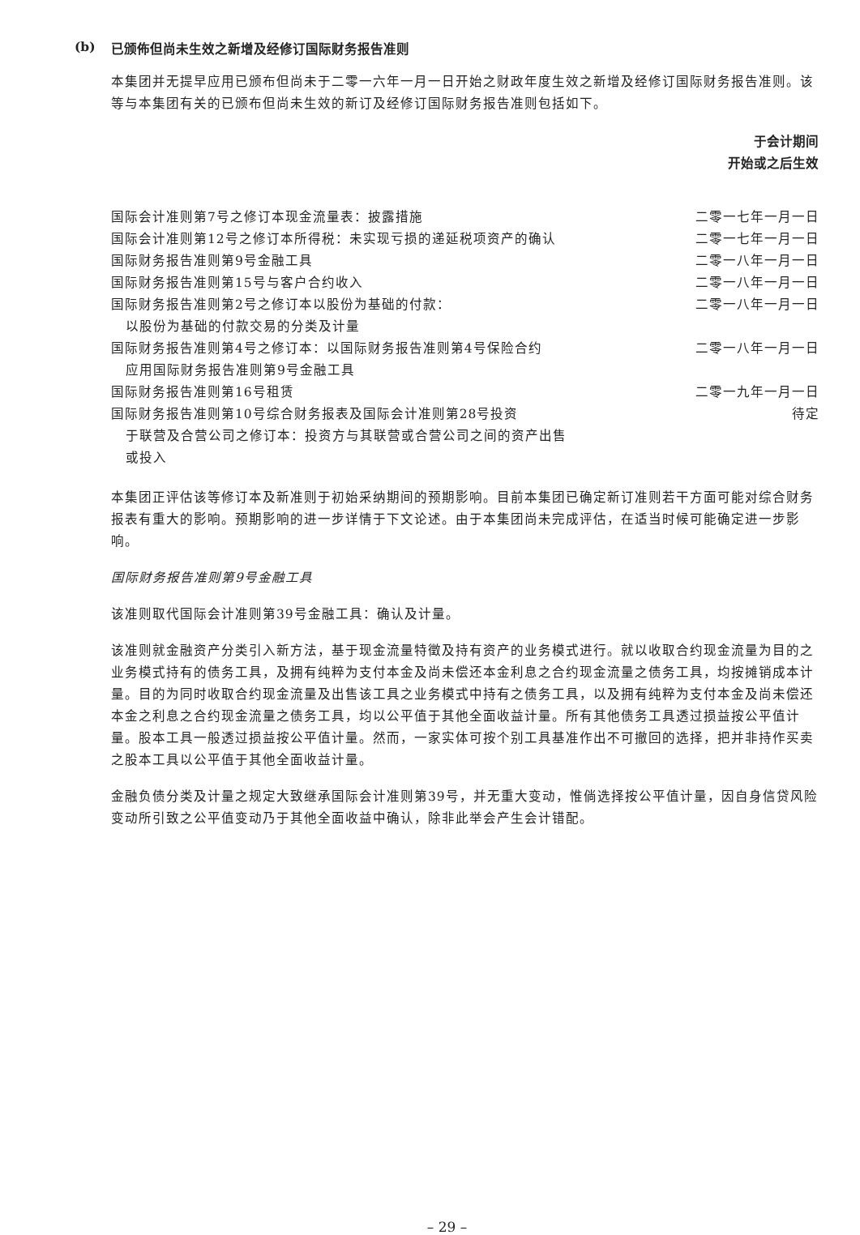(b) 已颁佈但尚未生效之新增及经修订国际财务报告准则
本集团并无提早应用已颁布但尚未于二零一六年一月一日开始之财政年度生效之新增及经修订国际财务报告准则。该等与本集团有关的已颁布但尚未生效的新订及经修订国际财务报告准则包括如下。
| | 于会计期间 开始或之后生效 |
| --- | --- |
| 国际会计准则第7号之修订本现金流量表：披露措施 | 二零一七年一月一日 |
| 国际会计准则第12号之修订本所得税：未实现亏损的递延税项资产的确认 | 二零一七年一月一日 |
| 国际财务报告准则第9号金融工具 | 二零一八年一月一日 |
| 国际财务报告准则第15号与客户合约收入 | 二零一八年一月一日 |
| 国际财务报告准则第2号之修订本以股份为基础的付款： 以股份为基础的付款交易的分类及计量 | 二零一八年一月一日 |
| 国际财务报告准则第4号之修订本：以国际财务报告准则第4号保险合约 应用国际财务报告准则第9号金融工具 | 二零一八年一月一日 |
| 国际财务报告准则第16号租赁 | 二零一九年一月一日 |
| 国际财务报告准则第10号综合财务报表及国际会计准则第28号投资 于联营及合营公司之修订本：投资方与其联营或合营公司之间的资产出售 或投入 | 待定 |
本集团正评估该等修订本及新准则于初始采纳期间的预期影响。目前本集团已确定新订准则若干方面可能对综合财务报表有重大的影响。预期影响的进一步详情于下文论述。由于本集团尚未完成评估，在适当时候可能确定进一步影响。
国际财务报告准则第9号金融工具
该准则取代国际会计准则第39号金融工具：确认及计量。
该准则就金融资产分类引入新方法，基于现金流量特徵及持有资产的业务模式进行。就以收取合约现金流量为目的之业务模式持有的债务工具，及拥有纯粹为支付本金及尚未偿还本金利息之合约现金流量之债务工具，均按摊销成本计量。目的为同时收取合约现金流量及出售该工具之业务模式中持有之债务工具，以及拥有纯粹为支付本金及尚未偿还本金之利息之合约现金流量之债务工具，均以公平值于其他全面收益计量。所有其他债务工具透过损益按公平值计量。股本工具一般透过损益按公平值计量。然而，一家实体可按个别工具基准作出不可撤回的选择，把并非持作买卖之股本工具以公平值于其他全面收益计量。
金融负债分类及计量之规定大致继承国际会计准则第39号，并无重大变动，惟倘选择按公平值计量，因自身信贷风险变动所引致之公平值变动乃于其他全面收益中确认，除非此举会产生会计错配。
– 29 –